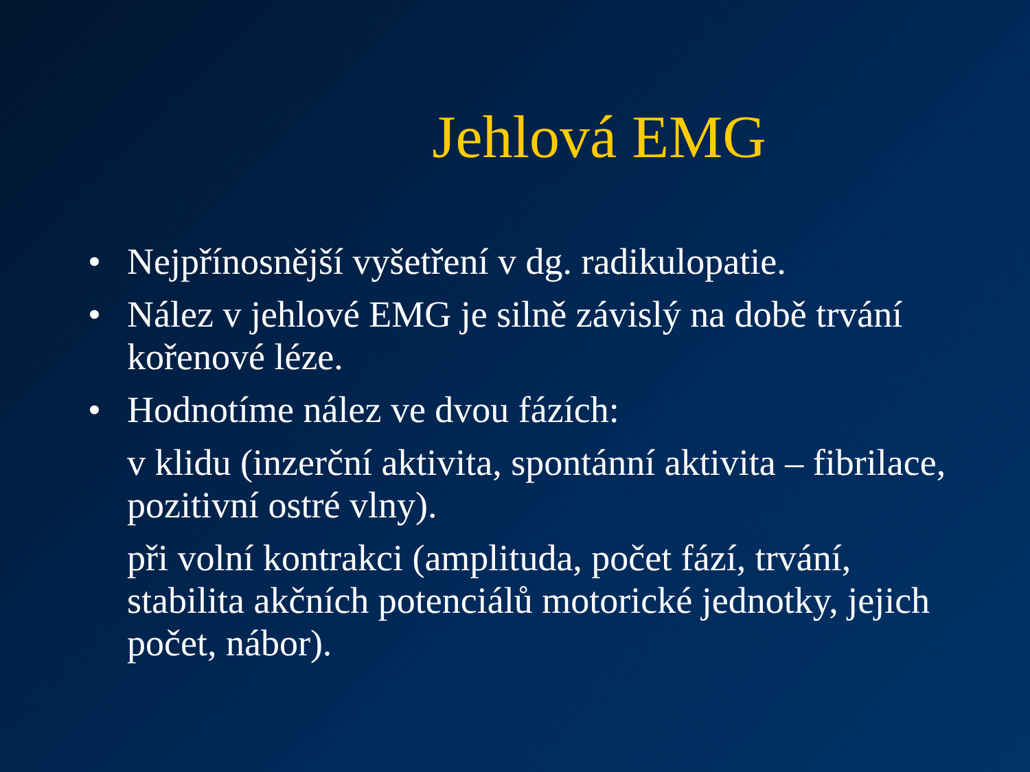Jehlová EMG
• Nejpřínosnější vyšetření v dg. radikulopatie.
• Nález v jehlové EMG je silně závislý na době trvání kořenové léze.
• Hodnotíme nález ve dvou fázích:
v klidu (inzerční aktivita, spontánní aktivita – fibrilace, pozitivní ostré vlny).
při volní kontrakci (amplituda, počet fází, trvání, stabilita akčních potenciálů motorické jednotky, jejich počet, nábor).